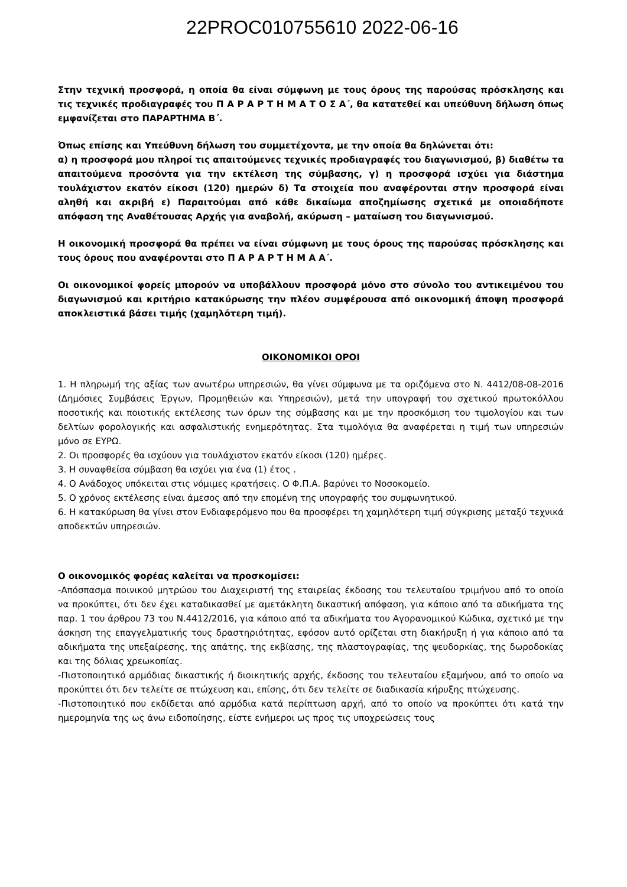22PROC010755610 2022-06-16
Στην τεχνική προσφορά, η οποία θα είναι σύμφωνη με τους όρους της παρούσας πρόσκλησης και τις τεχνικές προδιαγραφές του Π Α Ρ Α Ρ Τ Η Μ Α Τ Ο Σ Α΄, θα κατατεθεί και υπεύθυνη δήλωση όπως εμφανίζεται στο ΠΑΡΑΡΤΗΜΑ Β΄.
Όπως επίσης και Υπεύθυνη δήλωση του συμμετέχοντα, με την οποία θα δηλώνεται ότι:
α) η προσφορά μου πληροί τις απαιτούμενες τεχνικές προδιαγραφές του διαγωνισμού, β) διαθέτω τα απαιτούμενα προσόντα για την εκτέλεση της σύμβασης, γ) η προσφορά ισχύει για διάστημα τουλάχιστον εκατόν είκοσι (120) ημερών δ) Τα στοιχεία που αναφέρονται στην προσφορά είναι αληθή και ακριβή ε) Παραιτούμαι από κάθε δικαίωμα αποζημίωσης σχετικά με οποιαδήποτε απόφαση της Αναθέτουσας Αρχής για αναβολή, ακύρωση – ματαίωση του διαγωνισμού.
Η οικονομική προσφορά θα πρέπει να είναι σύμφωνη με τους όρους της παρούσας πρόσκλησης και τους όρους που αναφέρονται στο Π Α Ρ Α Ρ Τ Η Μ Α Α΄.
Οι οικονομικοί φορείς μπορούν να υποβάλλουν προσφορά μόνο στο σύνολο του αντικειμένου του διαγωνισμού και κριτήριο κατακύρωσης την πλέον συμφέρουσα από οικονομική άποψη προσφορά αποκλειστικά βάσει τιμής (χαμηλότερη τιμή).
ΟΙΚΟΝΟΜΙΚΟΙ ΟΡΟΙ
1. Η πληρωμή της αξίας των ανωτέρω υπηρεσιών, θα γίνει σύμφωνα με τα οριζόμενα στο Ν. 4412/08-08-2016 (Δημόσιες Συμβάσεις Έργων, Προμηθειών και Υπηρεσιών), μετά την υπογραφή του σχετικού πρωτοκόλλου ποσοτικής και ποιοτικής εκτέλεσης των όρων της σύμβασης και με την προσκόμιση του τιμολογίου και των δελτίων φορολογικής και ασφαλιστικής ενημερότητας. Στα τιμολόγια θα αναφέρεται η τιμή των υπηρεσιών μόνο σε ΕΥΡΩ.
2. Οι προσφορές θα ισχύουν για τουλάχιστον εκατόν είκοσι (120) ημέρες.
3. Η συναφθείσα σύμβαση θα ισχύει για ένα (1) έτος .
4. Ο Ανάδοχος υπόκειται στις νόμιμες κρατήσεις. Ο Φ.Π.Α. βαρύνει το Νοσοκομείο.
5. Ο χρόνος εκτέλεσης είναι άμεσος από την επομένη της υπογραφής του συμφωνητικού.
6. Η κατακύρωση θα γίνει στον Ενδιαφερόμενο που θα προσφέρει τη χαμηλότερη τιμή σύγκρισης μεταξύ τεχνικά αποδεκτών υπηρεσιών.
Ο οικονομικός φορέας καλείται να προσκομίσει:
-Απόσπασμα ποινικού μητρώου του Διαχειριστή της εταιρείας έκδοσης του τελευταίου τριμήνου από το οποίο να προκύπτει, ότι δεν έχει καταδικασθεί με αμετάκλητη δικαστική απόφαση, για κάποιο από τα αδικήματα της παρ. 1 του άρθρου 73 του Ν.4412/2016, για κάποιο από τα αδικήματα του Αγορανομικού Κώδικα, σχετικό με την άσκηση της επαγγελματικής τους δραστηριότητας, εφόσον αυτό ορίζεται στη διακήρυξη ή για κάποιο από τα αδικήματα της υπεξαίρεσης, της απάτης, της εκβίασης, της πλαστογραφίας, της ψευδορκίας, της δωροδοκίας και της δόλιας χρεωκοπίας.
-Πιστοποιητικό αρμόδιας δικαστικής ή διοικητικής αρχής, έκδοσης του τελευταίου εξαμήνου, από το οποίο να προκύπτει ότι δεν τελείτε σε πτώχευση και, επίσης, ότι δεν τελείτε σε διαδικασία κήρυξης πτώχευσης.
-Πιστοποιητικό που εκδίδεται από αρμόδια κατά περίπτωση αρχή, από το οποίο να προκύπτει ότι κατά την ημερομηνία της ως άνω ειδοποίησης, είστε ενήμεροι ως προς τις υποχρεώσεις τους